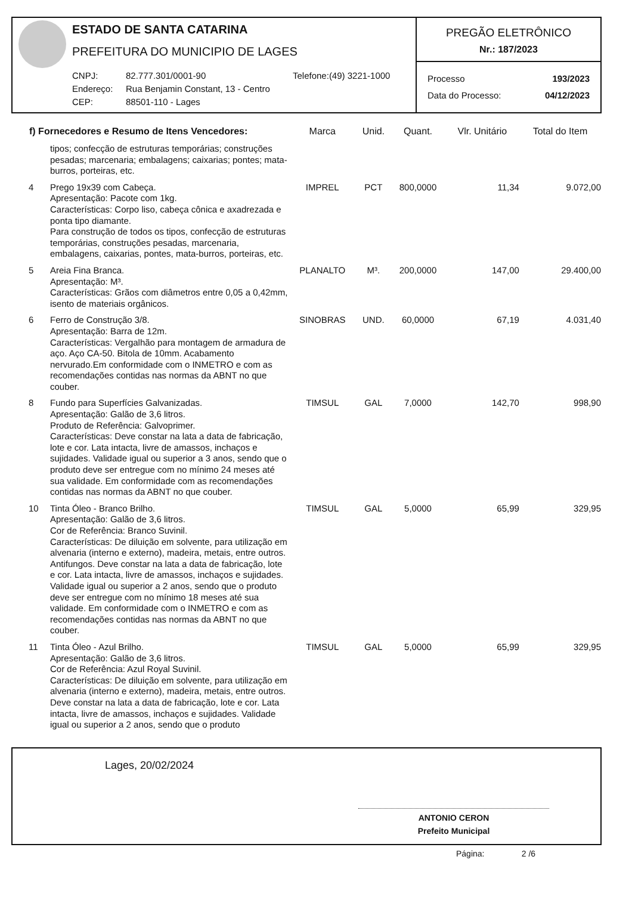ESTADO DE SANTA CATARINA
PREFEITURA DO MUNICIPIO DE LAGES
CNPJ: 82.777.301/0001-90 Telefone:(49) 3221-1000 Endereço: Rua Benjamin Constant, 13 - Centro CEP: 88501-110 - Lages
PREGÃO ELETRÔNICO
Nr.: 187/2023
Processo 193/2023
Data do Processo: 04/12/2023
| f) Fornecedores e Resumo de Itens Vencedores: | | Marca | Unid. | Quant. | Vlr. Unitário | Total do Item |
| --- | --- | --- | --- | --- | --- | --- |
| | tipos; confecção de estruturas temporárias; construções pesadas; marcenaria; embalagens; caixarias; pontes; mata-burros, porteiras, etc. | | | | | |
| 4 | Prego 19x39 com Cabeça. Apresentação: Pacote com 1kg. Características: Corpo liso, cabeça cônica e axadrezada e ponta tipo diamante. Para construção de todos os tipos, confecção de estruturas temporárias, construções pesadas, marcenaria, embalagens, caixarias, pontes, mata-burros, porteiras, etc. | IMPREL | PCT | 800,0000 | 11,34 | 9.072,00 |
| 5 | Areia Fina Branca. Apresentação: M³. Características: Grãos com diâmetros entre 0,05 a 0,42mm, isento de materiais orgânicos. | PLANALTO | M³. | 200,0000 | 147,00 | 29.400,00 |
| 6 | Ferro de Construção 3/8. Apresentação: Barra de 12m. Características: Vergalhão para montagem de armadura de aço. Aço CA-50. Bitola de 10mm. Acabamento nervurado.Em conformidade com o INMETRO e com as recomendações contidas nas normas da ABNT no que couber. | SINOBRAS | UND. | 60,0000 | 67,19 | 4.031,40 |
| 8 | Fundo para Superfícies Galvanizadas. Apresentação: Galão de 3,6 litros. Produto de Referência: Galvoprimer. Características: Deve constar na lata a data de fabricação, lote e cor. Lata intacta, livre de amassos, inchaços e sujidades. Validade igual ou superior a 3 anos, sendo que o produto deve ser entregue com no mínimo 24 meses até sua validade. Em conformidade com as recomendações contidas nas normas da ABNT no que couber. | TIMSUL | GAL | 7,0000 | 142,70 | 998,90 |
| 10 | Tinta Óleo - Branco Brilho. Apresentação: Galão de 3,6 litros. Cor de Referência: Branco Suvinil. Características: De diluição em solvente, para utilização em alvenaria (interno e externo), madeira, metais, entre outros. Antifungos. Deve constar na lata a data de fabricação, lote e cor. Lata intacta, livre de amassos, inchaços e sujidades. Validade igual ou superior a 2 anos, sendo que o produto deve ser entregue com no mínimo 18 meses até sua validade. Em conformidade com o INMETRO e com as recomendações contidas nas normas da ABNT no que couber. | TIMSUL | GAL | 5,0000 | 65,99 | 329,95 |
| 11 | Tinta Óleo - Azul Brilho. Apresentação: Galão de 3,6 litros. Cor de Referência: Azul Royal Suvinil. Características: De diluição em solvente, para utilização em alvenaria (interno e externo), madeira, metais, entre outros. Deve constar na lata a data de fabricação, lote e cor. Lata intacta, livre de amassos, inchaços e sujidades. Validade igual ou superior a 2 anos, sendo que o produto | TIMSUL | GAL | 5,0000 | 65,99 | 329,95 |
Lages, 20/02/2024
ANTONIO CERON
Prefeito Municipal
Página: 2 /6